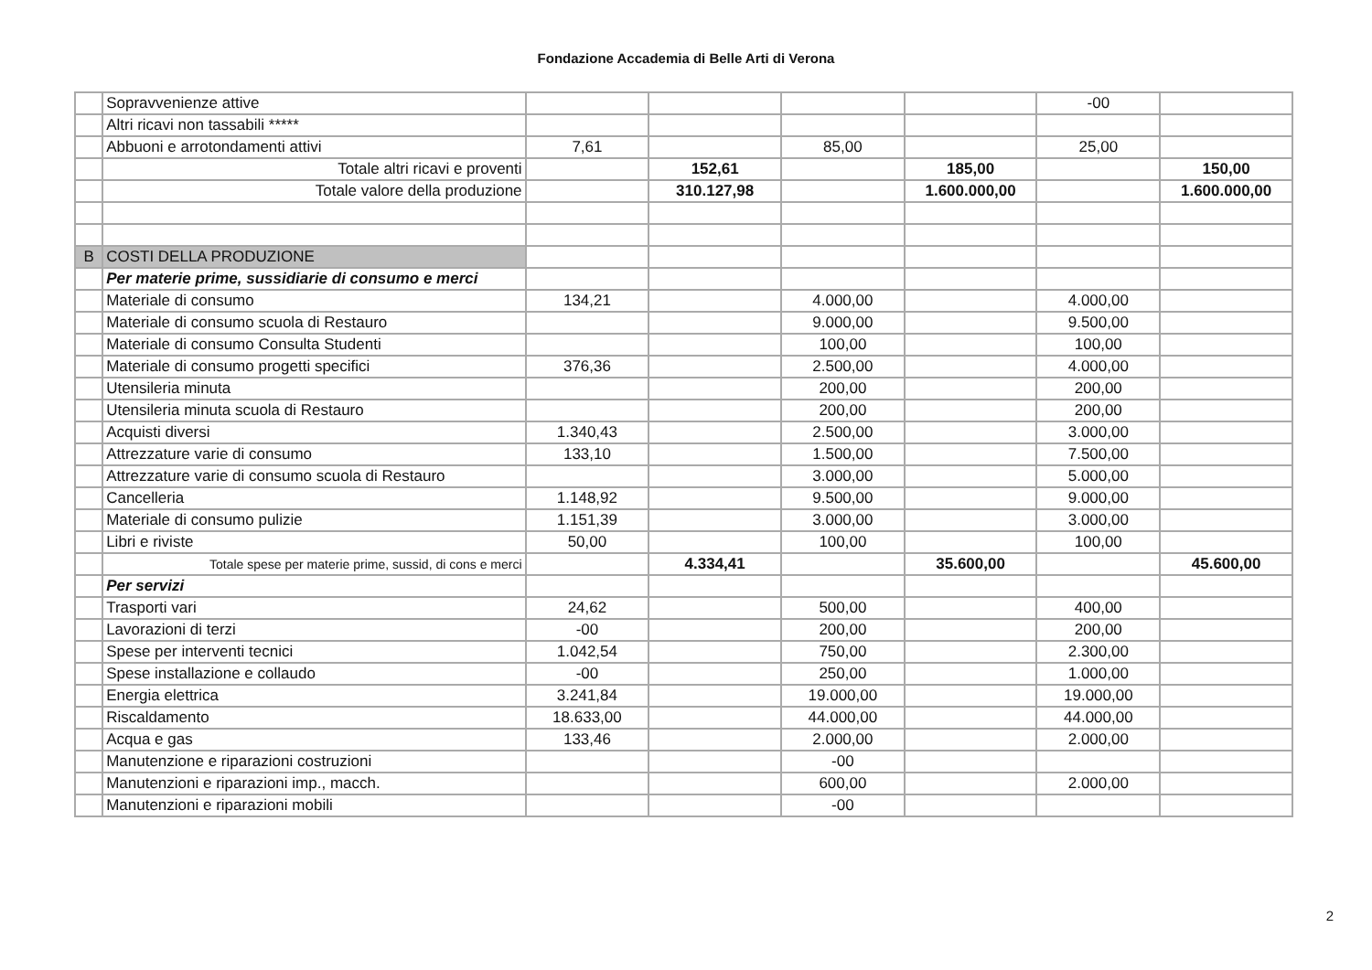Fondazione Accademia di Belle Arti di Verona
| | Sopravvenienze attive | | | | | -00 | |
| | Altri ricavi non tassabili ***** | | | | | | |
| | Abbuoni e arrotondamenti attivi | 7,61 | | 85,00 | | 25,00 | |
| | Totale altri ricavi e proventi | | 152,61 | | 185,00 | | 150,00 |
| | Totale valore della produzione | | 310.127,98 | | 1.600.000,00 | | 1.600.000,00 |
| B | COSTI DELLA PRODUZIONE | | | | | | |
| | Per materie prime, sussidiarie di consumo e merci | | | | | | |
| | Materiale di consumo | 134,21 | | 4.000,00 | | 4.000,00 | |
| | Materiale di consumo scuola di Restauro | | | 9.000,00 | | 9.500,00 | |
| | Materiale di consumo Consulta Studenti | | | 100,00 | | 100,00 | |
| | Materiale di consumo progetti specifici | 376,36 | | 2.500,00 | | 4.000,00 | |
| | Utensileria minuta | | | 200,00 | | 200,00 | |
| | Utensileria minuta scuola di Restauro | | | 200,00 | | 200,00 | |
| | Acquisti diversi | 1.340,43 | | 2.500,00 | | 3.000,00 | |
| | Attrezzature varie di consumo | 133,10 | | 1.500,00 | | 7.500,00 | |
| | Attrezzature varie di consumo scuola di Restauro | | | 3.000,00 | | 5.000,00 | |
| | Cancelleria | 1.148,92 | | 9.500,00 | | 9.000,00 | |
| | Materiale di consumo pulizie | 1.151,39 | | 3.000,00 | | 3.000,00 | |
| | Libri e riviste | 50,00 | | 100,00 | | 100,00 | |
| | Totale spese per materie prime, sussid, di cons e merci | | 4.334,41 | | 35.600,00 | | 45.600,00 |
| | Per servizi | | | | | | |
| | Trasporti vari | 24,62 | | 500,00 | | 400,00 | |
| | Lavorazioni di terzi | -00 | | 200,00 | | 200,00 | |
| | Spese per interventi tecnici | 1.042,54 | | 750,00 | | 2.300,00 | |
| | Spese installazione e collaudo | -00 | | 250,00 | | 1.000,00 | |
| | Energia elettrica | 3.241,84 | | 19.000,00 | | 19.000,00 | |
| | Riscaldamento | 18.633,00 | | 44.000,00 | | 44.000,00 | |
| | Acqua e gas | 133,46 | | 2.000,00 | | 2.000,00 | |
| | Manutenzione e riparazioni costruzioni | | | -00 | | | |
| | Manutenzioni e riparazioni imp., macch. | | | 600,00 | | 2.000,00 | |
| | Manutenzioni e riparazioni mobili | | | -00 | | | |
2